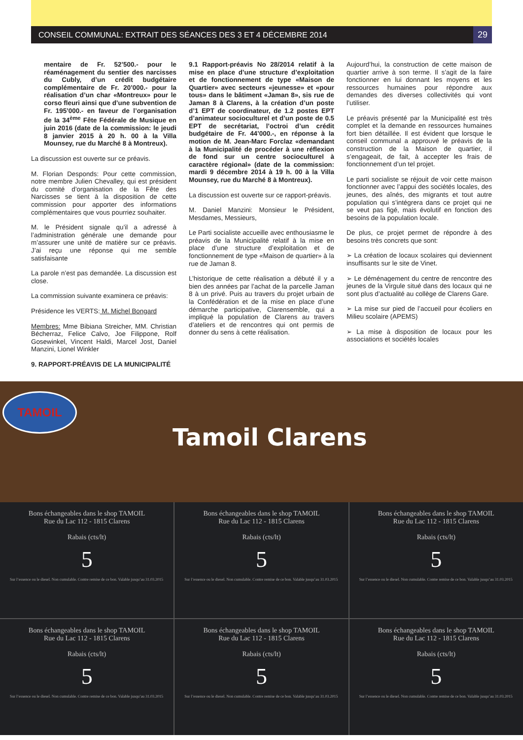CONSEIL COMMUNAL: EXTRAIT DES SÉANCES DES 3 ET 4 DÉCEMBRE 2014 29
mentaire de Fr. 52’500.- pour le réaménagement du sentier des narcisses du Cubly, d’un crédit budgétaire complémentaire de Fr. 20’000.- pour la réalisation d’un char «Montreux» pour le corso fleuri ainsi que d’une subvention de Fr. 195’000.- en faveur de l’organisation de la 34<sup>ème</sup> Fête Fédérale de Musique en juin 2016 (date de la commission: le jeudi 8 janvier 2015 à 20 h. 00 à la Villa Mounsey, rue du Marché 8 à Montreux).
La discussion est ouverte sur ce préavis.
M. Florian Desponds: Pour cette commission, notre membre Julien Chevalley, qui est président du comité d’organisation de la Fête des Narcisses se tient à la disposition de cette commission pour apporter des informations complémentaires que vous pourriez souhaiter.
M. le Président signale qu’il a adressé à l’administration générale une demande pour m’assurer une unité de matière sur ce préavis. J’ai reçu une réponse qui me semble satisfaisante
La parole n’est pas demandée. La discussion est close.
La commission suivante examinera ce préavis:
Présidence les VERTS: M. Michel Bongard
Membres: Mme Bibiana Streicher, MM. Christian Bécherraz, Felice Calvo, Joe Filippone, Rolf Gosewinkel, Vincent Haldi, Marcel Jost, Daniel Manzini, Lionel Winkler
9. RAPPORT-PRÉAVIS DE LA MUNICIPALITÉ
9.1 Rapport-préavis No 28/2014 relatif à la mise en place d’une structure d’exploitation et de fonctionnement de type «Maison de Quartier» avec secteurs «jeunesse» et «pour tous» dans le bâtiment «Jaman 8», sis rue de Jaman 8 à Clarens, à la création d’un poste d’1 EPT de coordinateur, de 1.2 postes EPT d’animateur socioculturel et d’un poste de 0.5 EPT de secrétariat, l’octroi d’un crédit budgétaire de Fr. 44’000.-, en réponse à la motion de M. Jean-Marc Forclaz «demandant à la Municipalité de procéder à une réflexion de fond sur un centre socioculturel à caractère régional» (date de la commission: mardi 9 décembre 2014 à 19 h. 00 à la Villa Mounsey, rue du Marché 8 à Montreux).
La discussion est ouverte sur ce rapport-préavis.
M. Daniel Manzini: Monsieur le Président, Mesdames, Messieurs,
Le Parti socialiste accueille avec enthousiasme le préavis de la Municipalité relatif à la mise en place d’une structure d’exploitation et de fonctionnement de type «Maison de quartier» à la rue de Jaman 8.
L’historique de cette réalisation a débuté il y a bien des années par l’achat de la parcelle Jaman 8 à un privé. Puis au travers du projet urbain de la Confédération et de la mise en place d’une démarche participative, Clarensemble, qui a impliqué la population de Clarens au travers d’ateliers et de rencontres qui ont permis de donner du sens à cette réalisation.
Aujourd’hui, la construction de cette maison de quartier arrive à son terme. Il s’agit de la faire fonctionner en lui donnant les moyens et les ressources humaines pour répondre aux demandes des diverses collectivités qui vont l’utiliser.
Le préavis présenté par la Municipalité est très complet et la demande en ressources humaines fort bien détaillée. Il est évident que lorsque le conseil communal a approuvé le préavis de la construction de la Maison de quartier, il s’engageait, de fait, à accepter les frais de fonctionnement d’un tel projet.
Le parti socialiste se réjouit de voir cette maison fonctionner avec l’appui des sociétés locales, des jeunes, des aînés, des migrants et tout autre population qui s’intégrera dans ce projet qui ne se veut pas figé, mais évolutif en fonction des besoins de la population locale.
De plus, ce projet permet de répondre à des besoins très concrets que sont:
➢ La création de locaux scolaires qui deviennent insuffisants sur le site de Vinet.
➢ Le déménagement du centre de rencontre des jeunes de la Virgule situé dans des locaux qui ne sont plus d’actualité au collège de Clarens Gare.
➢ La mise sur pied de l’accueil pour écoliers en Milieu scolaire (APEMS)
➢ La mise à disposition de locaux pour les associations et sociétés locales
TAMOIL
Tamoil Clarens
Bons échangeables dans le shop TAMOIL
Rue du Lac 112 - 1815 Clarens
Rabais (cts/lt)
5
Sur l’essence ou le diesel. Non cumulable. Contre remise de ce bon. Valable jusqu’au 31.03.2015
Bons échangeables dans le shop TAMOIL
Rue du Lac 112 - 1815 Clarens
Rabais (cts/lt)
5
Sur l’essence ou le diesel. Non cumulable. Contre remise de ce bon. Valable jusqu’au 31.03.2015
Bons échangeables dans le shop TAMOIL
Rue du Lac 112 - 1815 Clarens
Rabais (cts/lt)
5
Sur l’essence ou le diesel. Non cumulable. Contre remise de ce bon. Valable jusqu’au 31.03.2015
Bons échangeables dans le shop TAMOIL
Rue du Lac 112 - 1815 Clarens
Rabais (cts/lt)
5
Sur l’essence ou le diesel. Non cumulable. Contre remise de ce bon. Valable jusqu’au 31.03.2015
Bons échangeables dans le shop TAMOIL
Rue du Lac 112 - 1815 Clarens
Rabais (cts/lt)
5
Sur l’essence ou le diesel. Non cumulable. Contre remise de ce bon. Valable jusqu’au 31.03.2015
Bons échangeables dans le shop TAMOIL
Rue du Lac 112 - 1815 Clarens
Rabais (cts/lt)
5
Sur l’essence ou le diesel. Non cumulable. Contre remise de ce bon. Valable jusqu’au 31.03.2015